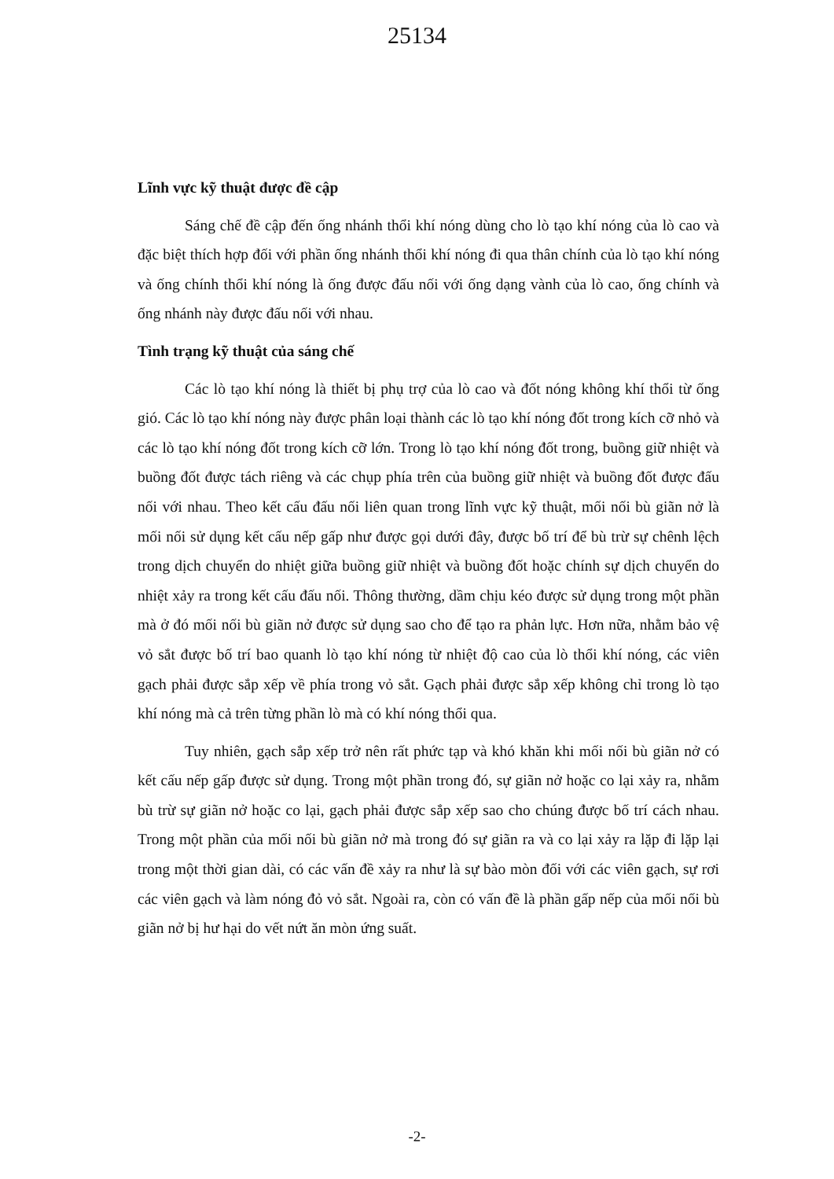25134
Lĩnh vực kỹ thuật được đề cập
Sáng chế đề cập đến ống nhánh thổi khí nóng dùng cho lò tạo khí nóng của lò cao và đặc biệt thích hợp đối với phần ống nhánh thổi khí nóng đi qua thân chính của lò tạo khí nóng và ống chính thổi khí nóng là ống được đấu nối với ống dạng vành của lò cao, ống chính và ống nhánh này được đấu nối với nhau.
Tình trạng kỹ thuật của sáng chế
Các lò tạo khí nóng là thiết bị phụ trợ của lò cao và đốt nóng không khí thổi từ ống gió. Các lò tạo khí nóng này được phân loại thành các lò tạo khí nóng đốt trong kích cỡ nhỏ và các lò tạo khí nóng đốt trong kích cỡ lớn. Trong lò tạo khí nóng đốt trong, buồng giữ nhiệt và buồng đốt được tách riêng và các chụp phía trên của buồng giữ nhiệt và buồng đốt được đấu nối với nhau. Theo kết cấu đấu nối liên quan trong lĩnh vực kỹ thuật, mối nối bù giãn nở là mối nối sử dụng kết cấu nếp gấp như được gọi dưới đây, được bố trí để bù trừ sự chênh lệch trong dịch chuyển do nhiệt giữa buồng giữ nhiệt và buồng đốt hoặc chính sự dịch chuyển do nhiệt xảy ra trong kết cấu đấu nối. Thông thường, dầm chịu kéo được sử dụng trong một phần mà ở đó mối nối bù giãn nở được sử dụng sao cho để tạo ra phản lực. Hơn nữa, nhằm bảo vệ vỏ sắt được bố trí bao quanh lò tạo khí nóng từ nhiệt độ cao của lò thổi khí nóng, các viên gạch phải được sắp xếp về phía trong vỏ sắt. Gạch phải được sắp xếp không chỉ trong lò tạo khí nóng mà cả trên từng phần lò mà có khí nóng thổi qua.
Tuy nhiên, gạch sắp xếp trở nên rất phức tạp và khó khăn khi mối nối bù giãn nở có kết cấu nếp gấp được sử dụng. Trong một phần trong đó, sự giãn nở hoặc co lại xảy ra, nhằm bù trừ sự giãn nở hoặc co lại, gạch phải được sắp xếp sao cho chúng được bố trí cách nhau. Trong một phần của mối nối bù giãn nở mà trong đó sự giãn ra và co lại xảy ra lặp đi lặp lại trong một thời gian dài, có các vấn đề xảy ra như là sự bào mòn đối với các viên gạch, sự rơi các viên gạch và làm nóng đỏ vỏ sắt. Ngoài ra, còn có vấn đề là phần gấp nếp của mối nối bù giãn nở bị hư hại do vết nứt ăn mòn ứng suất.
-2-